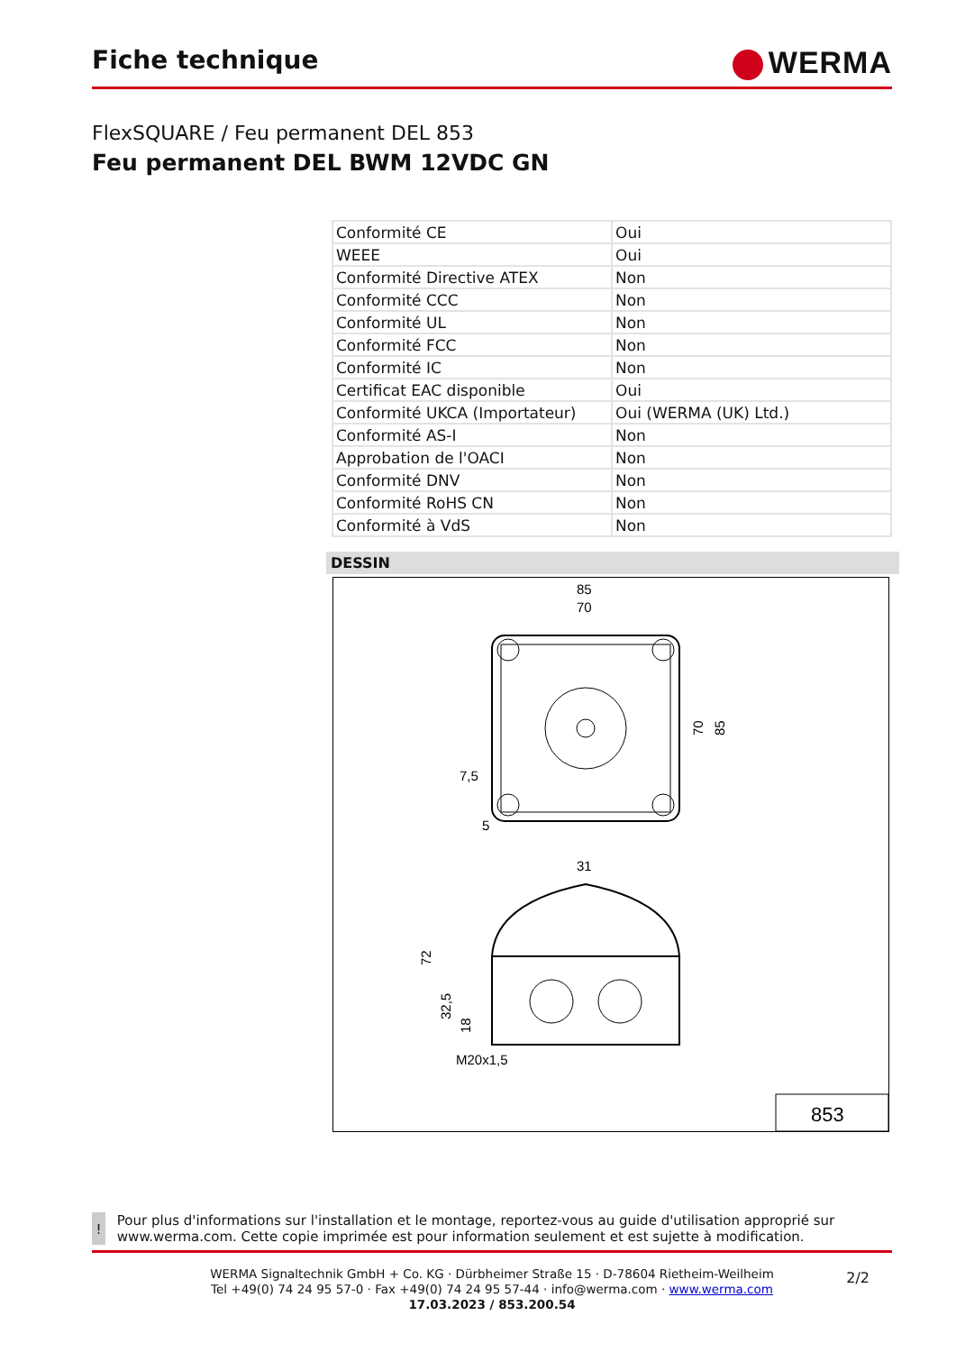Fiche technique
WERMA
FlexSQUARE / Feu permanent DEL 853
Feu permanent DEL BWM 12VDC GN
| Conformité CE | Oui |
| WEEE | Oui |
| Conformité Directive ATEX | Non |
| Conformité CCC | Non |
| Conformité UL | Non |
| Conformité FCC | Non |
| Conformité IC | Non |
| Certificat EAC disponible | Oui |
| Conformité UKCA (Importateur) | Oui (WERMA (UK) Ltd.) |
| Conformité AS-I | Non |
| Approbation de l'OACI | Non |
| Conformité DNV | Non |
| Conformité RoHS CN | Non |
| Conformité à VdS | Non |
DESSIN
85
70
70
85
7,5
5
31
72
32,5
18
M20x1,5
853
!
Pour plus d'informations sur l'installation et le montage, reportez-vous au guide d'utilisation approprié sur www.werma.com. Cette copie imprimée est pour information seulement et est sujette à modification.
WERMA Signaltechnik GmbH + Co. KG · Dürbheimer Straße 15 · D-78604 Rietheim-Weilheim
Tel +49(0) 74 24 95 57-0 · Fax +49(0) 74 24 95 57-44 · info@werma.com · www.werma.com
17.03.2023 / 853.200.54
2/2